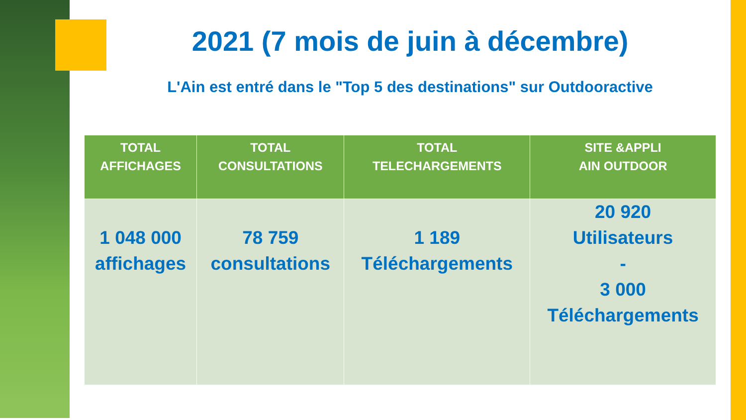2021 (7 mois de juin à décembre)
L'Ain est entré dans le "Top 5 des destinations" sur Outdooractive
| TOTAL AFFICHAGES | TOTAL CONSULTATIONS | TOTAL TELECHARGEMENTS | SITE &APPLI AIN OUTDOOR |
| --- | --- | --- | --- |
| 1 048 000 affichages | 78 759 consultations | 1 189 Téléchargements | 20 920 Utilisateurs - 3 000 Téléchargements |